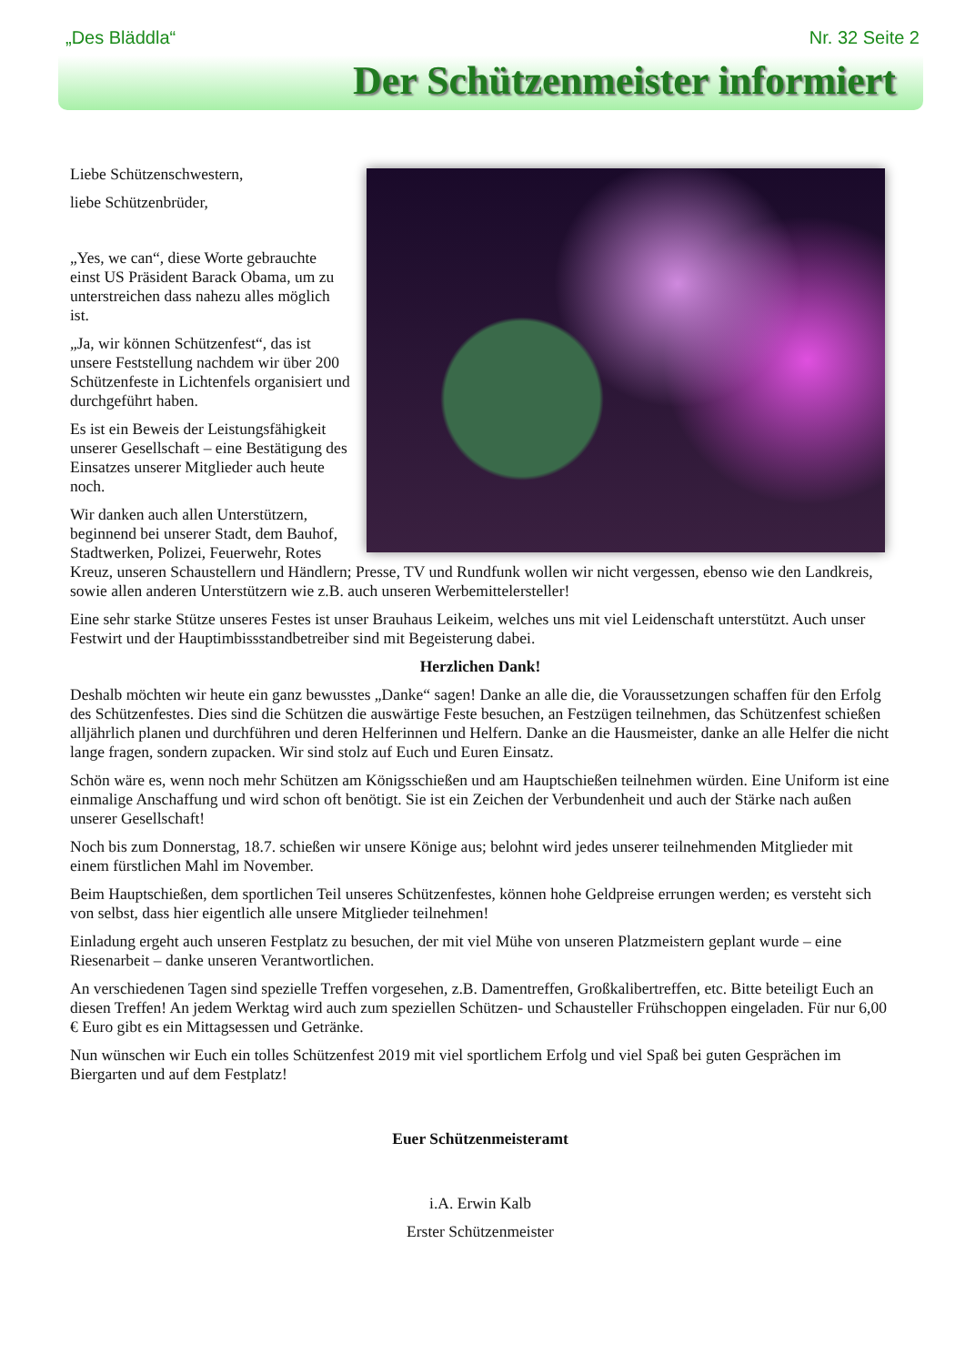„Des Bläddla“Nr. 32 Seite 2
Der Schützenmeister informiert
Liebe Schützenschwestern,
liebe Schützenbrüder,
„Yes, we can“, diese Worte gebrauchte einst US Präsident Barack Obama, um zu unterstreichen dass nahezu alles möglich ist.
„Ja, wir können Schützenfest“, das ist unsere Feststellung nachdem wir über 200 Schützenfeste in Lichtenfels organisiert und durchgeführt haben.
Es ist ein Beweis der Leistungsfähigkeit unserer Gesellschaft – eine Bestätigung des Einsatzes unserer Mitglieder auch heute noch.
Wir danken auch allen Unterstützern, beginnend bei unserer Stadt, dem Bauhof, Stadtwerken, Polizei, Feuerwehr, Rotes Kreuz, unseren Schaustellern und Händlern; Presse, TV und Rundfunk wollen wir nicht vergessen, ebenso wie den Landkreis, sowie allen anderen Unterstützern wie z.B. auch unseren Werbemittelersteller!
Eine sehr starke Stütze unseres Festes ist unser Brauhaus Leikeim, welches uns mit viel Leidenschaft unterstützt. Auch unser Festwirt und der Hauptimbissstandbetreiber sind mit Begeisterung dabei.
Herzlichen Dank!
Deshalb möchten wir heute ein ganz bewusstes „Danke“ sagen! Danke an alle die, die Voraussetzungen schaffen für den Erfolg des Schützenfestes. Dies sind die Schützen die auswärtige Feste besuchen, an Festzügen teilnehmen, das Schützenfest schießen alljährlich planen und durchführen und deren Helferinnen und Helfern. Danke an die Hausmeister, danke an alle Helfer die nicht lange fragen, sondern zupacken. Wir sind stolz auf Euch und Euren Einsatz.
Schön wäre es, wenn noch mehr Schützen am Königsschießen und am Hauptschießen teilnehmen würden. Eine Uniform ist eine einmalige Anschaffung und wird schon oft benötigt. Sie ist ein Zeichen der Verbundenheit und auch der Stärke nach außen unserer Gesellschaft!
Noch bis zum Donnerstag, 18.7. schießen wir unsere Könige aus; belohnt wird jedes unserer teilnehmenden Mitglieder mit einem fürstlichen Mahl im November.
Beim Hauptschießen, dem sportlichen Teil unseres Schützenfestes, können hohe Geldpreise errungen werden; es versteht sich von selbst, dass hier eigentlich alle unsere Mitglieder teilnehmen!
Einladung ergeht auch unseren Festplatz zu besuchen, der mit viel Mühe von unseren Platzmeistern geplant wurde – eine Riesenarbeit – danke unseren Verantwortlichen.
An verschiedenen Tagen sind spezielle Treffen vorgesehen, z.B. Damentreffen, Großkalibertreffen, etc. Bitte beteiligt Euch an diesen Treffen! An jedem Werktag wird auch zum speziellen Schützen- und Schausteller Frühschoppen eingeladen. Für nur 6,00 € Euro gibt es ein Mittagsessen und Getränke.
Nun wünschen wir Euch ein tolles Schützenfest 2019 mit viel sportlichem Erfolg und viel Spaß bei guten Gesprächen im Biergarten und auf dem Festplatz!
Euer Schützenmeisteramt
i.A. Erwin Kalb
Erster Schützenmeister